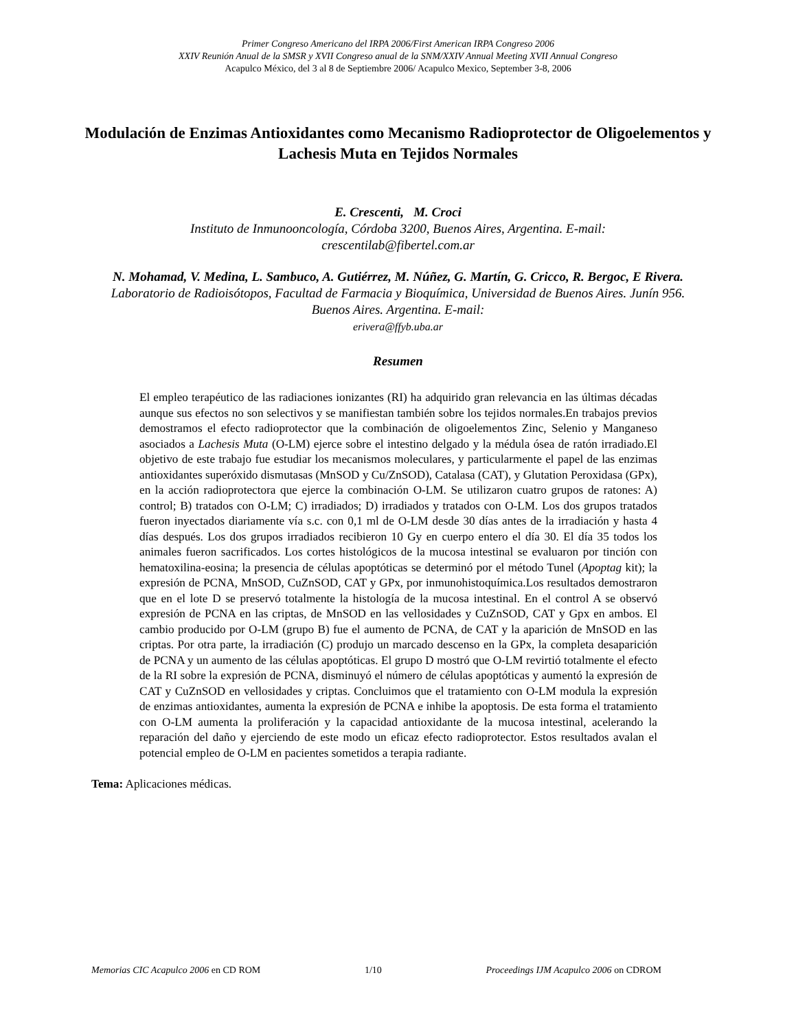Primer Congreso Americano del IRPA 2006/First American IRPA Congreso 2006
XXIV Reunión Anual de la SMSR y XVII Congreso anual de la SNM/XXIV Annual Meeting XVII Annual Congreso
Acapulco México, del 3 al 8 de Septiembre 2006/ Acapulco Mexico, September 3-8, 2006
Modulación de Enzimas Antioxidantes como Mecanismo Radioprotector de Oligoelementos y Lachesis Muta en Tejidos Normales
E. Crescenti, M. Croci
Instituto de Inmunooncología, Córdoba 3200, Buenos Aires, Argentina. E-mail:
crescentilab@fibertel.com.ar
N. Mohamad, V. Medina, L. Sambuco, A. Gutiérrez, M. Núñez, G. Martín, G. Cricco, R. Bergoc, E Rivera.
Laboratorio de Radioisótopos, Facultad de Farmacia y Bioquímica, Universidad de Buenos Aires. Junín 956. Buenos Aires. Argentina. E-mail:
erivera@ffyb.uba.ar
Resumen
El empleo terapéutico de las radiaciones ionizantes (RI) ha adquirido gran relevancia en las últimas décadas aunque sus efectos no son selectivos y se manifiestan también sobre los tejidos normales.En trabajos previos demostramos el efecto radioprotector que la combinación de oligoelementos Zinc, Selenio y Manganeso asociados a Lachesis Muta (O-LM) ejerce sobre el intestino delgado y la médula ósea de ratón irradiado.El objetivo de este trabajo fue estudiar los mecanismos moleculares, y particularmente el papel de las enzimas antioxidantes superóxido dismutasas (MnSOD y Cu/ZnSOD), Catalasa (CAT), y Glutation Peroxidasa (GPx), en la acción radioprotectora que ejerce la combinación O-LM. Se utilizaron cuatro grupos de ratones: A) control; B) tratados con O-LM; C) irradiados; D) irradiados y tratados con O-LM. Los dos grupos tratados fueron inyectados diariamente vía s.c. con 0,1 ml de O-LM desde 30 días antes de la irradiación y hasta 4 días después. Los dos grupos irradiados recibieron 10 Gy en cuerpo entero el día 30. El día 35 todos los animales fueron sacrificados. Los cortes histológicos de la mucosa intestinal se evaluaron por tinción con hematoxilina-eosina; la presencia de células apoptóticas se determinó por el método Tunel (Apoptag kit); la expresión de PCNA, MnSOD, CuZnSOD, CAT y GPx, por inmunohistoquímica.Los resultados demostraron que en el lote D se preservó totalmente la histología de la mucosa intestinal. En el control A se observó expresión de PCNA en las criptas, de MnSOD en las vellosidades y CuZnSOD, CAT y Gpx en ambos. El cambio producido por O-LM (grupo B) fue el aumento de PCNA, de CAT y la aparición de MnSOD en las criptas. Por otra parte, la irradiación (C) produjo un marcado descenso en la GPx, la completa desaparición de PCNA y un aumento de las células apoptóticas. El grupo D mostró que O-LM revirtió totalmente el efecto de la RI sobre la expresión de PCNA, disminuyó el número de células apoptóticas y aumentó la expresión de CAT y CuZnSOD en vellosidades y criptas. Concluimos que el tratamiento con O-LM modula la expresión de enzimas antioxidantes, aumenta la expresión de PCNA e inhibe la apoptosis. De esta forma el tratamiento con O-LM aumenta la proliferación y la capacidad antioxidante de la mucosa intestinal, acelerando la reparación del daño y ejerciendo de este modo un eficaz efecto radioprotector. Estos resultados avalan el potencial empleo de O-LM en pacientes sometidos a terapia radiante.
Tema: Aplicaciones médicas.
Memorias CIC Acapulco 2006 en CD ROM 1/10 Proceedings IJM Acapulco 2006 on CDROM